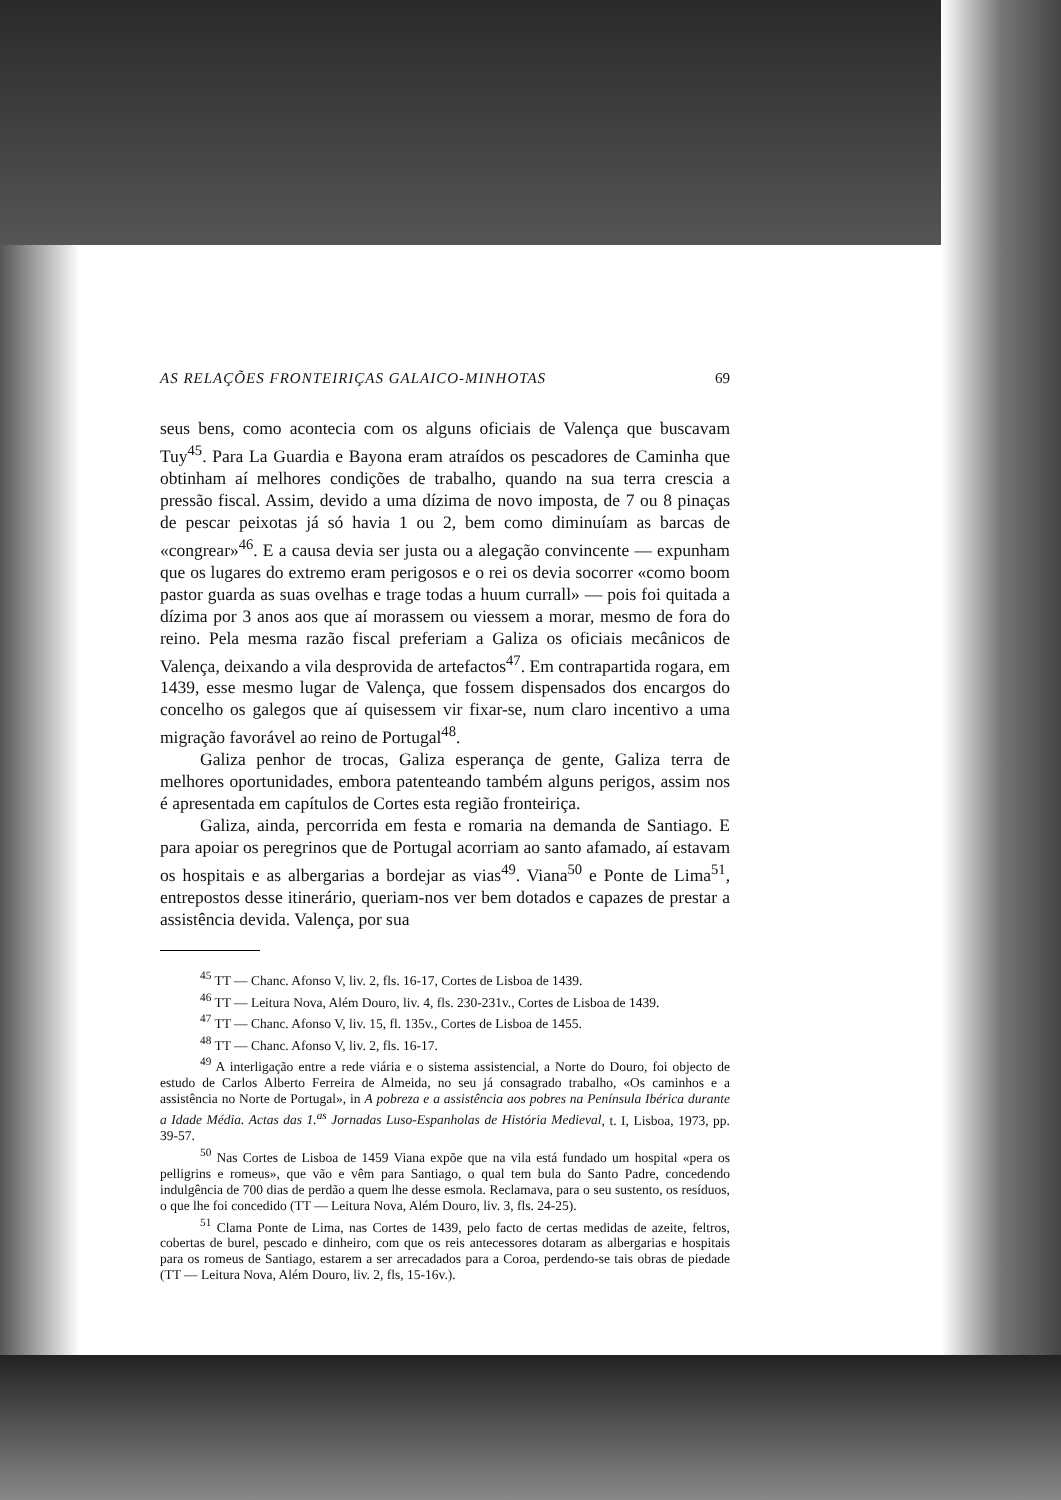AS RELAÇÕES FRONTEIRIÇAS GALAICO-MINHOTAS 69
seus bens, como acontecia com os alguns oficiais de Valença que buscavam Tuy<sup>45</sup>. Para La Guardia e Bayona eram atraídos os pescadores de Caminha que obtinham aí melhores condições de trabalho, quando na sua terra crescia a pressão fiscal. Assim, devido a uma dízima de novo imposta, de 7 ou 8 pinaças de pescar peixotas já só havia 1 ou 2, bem como diminuíam as barcas de «congrear»<sup>46</sup>. E a causa devia ser justa ou a alegação convincente — expunham que os lugares do extremo eram perigosos e o rei os devia socorrer «como boom pastor guarda as suas ovelhas e trage todas a huum currall» — pois foi quitada a dízima por 3 anos aos que aí morassem ou viessem a morar, mesmo de fora do reino. Pela mesma razão fiscal preferiam a Galiza os oficiais mecânicos de Valença, deixando a vila desprovida de artefactos<sup>47</sup>. Em contrapartida rogara, em 1439, esse mesmo lugar de Valença, que fossem dispensados dos encargos do concelho os galegos que aí quisessem vir fixar-se, num claro incentivo a uma migração favorável ao reino de Portugal<sup>48</sup>.
Galiza penhor de trocas, Galiza esperança de gente, Galiza terra de melhores oportunidades, embora patenteando também alguns perigos, assim nos é apresentada em capítulos de Cortes esta região fronteiriça.
Galiza, ainda, percorrida em festa e romaria na demanda de Santiago. E para apoiar os peregrinos que de Portugal acorriam ao santo afamado, aí estavam os hospitais e as albergarias a bordejar as vias<sup>49</sup>. Viana<sup>50</sup> e Ponte de Lima<sup>51</sup>, entrepostos desse itinerário, queriam-nos ver bem dotados e capazes de prestar a assistência devida. Valença, por sua
<sup>45</sup> TT — Chanc. Afonso V, liv. 2, fls. 16-17, Cortes de Lisboa de 1439.
<sup>46</sup> TT — Leitura Nova, Além Douro, liv. 4, fls. 230-231v., Cortes de Lisboa de 1439.
<sup>47</sup> TT — Chanc. Afonso V, liv. 15, fl. 135v., Cortes de Lisboa de 1455.
<sup>48</sup> TT — Chanc. Afonso V, liv. 2, fls. 16-17.
<sup>49</sup> A interligação entre a rede viária e o sistema assistencial, a Norte do Douro, foi objecto de estudo de Carlos Alberto Ferreira de Almeida, no seu já consagrado trabalho, «Os caminhos e a assistência no Norte de Portugal», in A pobreza e a assistência aos pobres na Península Ibérica durante a Idade Média. Actas das 1.<sup>as</sup> Jornadas Luso-Espanholas de História Medieval, t. I, Lisboa, 1973, pp. 39-57.
<sup>50</sup> Nas Cortes de Lisboa de 1459 Viana expõe que na vila está fundado um hospital «pera os pelligrins e romeus», que vão e vêm para Santiago, o qual tem bula do Santo Padre, concedendo indulgência de 700 dias de perdão a quem lhe desse esmola. Reclamava, para o seu sustento, os resíduos, o que lhe foi concedido (TT — Leitura Nova, Além Douro, liv. 3, fls. 24-25).
<sup>51</sup> Clama Ponte de Lima, nas Cortes de 1439, pelo facto de certas medidas de azeite, feltros, cobertas de burel, pescado e dinheiro, com que os reis antecessores dotaram as albergarias e hospitais para os romeus de Santiago, estarem a ser arrecadados para a Coroa, perdendo-se tais obras de piedade (TT — Leitura Nova, Além Douro, liv. 2, fls, 15-16v.).